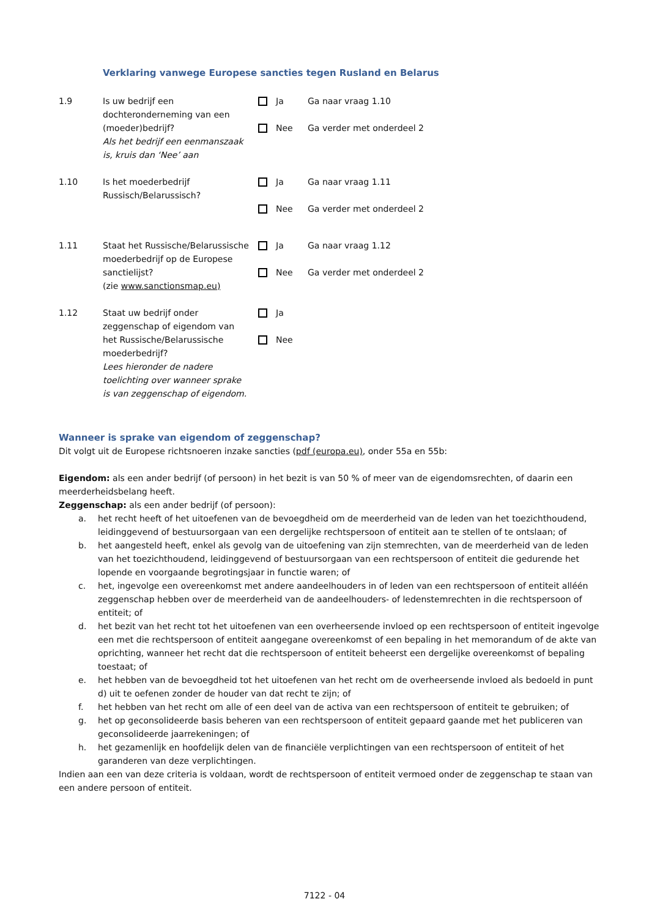Verklaring vanwege Europese sancties tegen Rusland en Belarus
1.9 Is uw bedrijf een dochteronderneming van een (moeder)bedrijf?
Als het bedrijf een eenmanszaak is, kruis dan ‘Nee’ aan
Ja Ga naar vraag 1.10
Nee Ga verder met onderdeel 2
1.10 Is het moederbedrijf Russisch/Belarussisch?
Ja Ga naar vraag 1.11
Nee Ga verder met onderdeel 2
1.11 Staat het Russische/Belarussische moederbedrijf op de Europese sanctielijst?
(zie www.sanctionsmap.eu)
Ja Ga naar vraag 1.12
Nee Ga verder met onderdeel 2
1.12 Staat uw bedrijf onder zeggenschap of eigendom van het Russische/Belarussische moederbedrijf?
Lees hieronder de nadere toelichting over wanneer sprake is van zeggenschap of eigendom.
Ja
Nee
Wanneer is sprake van eigendom of zeggenschap?
Dit volgt uit de Europese richtsnoeren inzake sancties (pdf (europa.eu), onder 55a en 55b:
Eigendom: als een ander bedrijf (of persoon) in het bezit is van 50 % of meer van de eigendomsrechten, of daarin een meerderheidsbelang heeft.
Zeggenschap: als een ander bedrijf (of persoon):
a. het recht heeft of het uitoefenen van de bevoegdheid om de meerderheid van de leden van het toezichthoudend, leidinggevend of bestuursorgaan van een dergelijke rechtspersoon of entiteit aan te stellen of te ontslaan; of
b. het aangesteld heeft, enkel als gevolg van de uitoefening van zijn stemrechten, van de meerderheid van de leden van het toezichthoudend, leidinggevend of bestuursorgaan van een rechtspersoon of entiteit die gedurende het lopende en voorgaande begrotingsjaar in functie waren; of
c. het, ingevolge een overeenkomst met andere aandeelhouders in of leden van een rechtspersoon of entiteit alléén zeggenschap hebben over de meerderheid van de aandeelhouders- of ledenstemrechten in die rechtspersoon of entiteit; of
d. het bezit van het recht tot het uitoefenen van een overheersende invloed op een rechtspersoon of entiteit ingevolge een met die rechtspersoon of entiteit aangegane overeenkomst of een bepaling in het memorandum of de akte van oprichting, wanneer het recht dat die rechtspersoon of entiteit beheerst een dergelijke overeenkomst of bepaling toestaat; of
e. het hebben van de bevoegdheid tot het uitoefenen van het recht om de overheersende invloed als bedoeld in punt d) uit te oefenen zonder de houder van dat recht te zijn; of
f. het hebben van het recht om alle of een deel van de activa van een rechtspersoon of entiteit te gebruiken; of
g. het op geconsolideerde basis beheren van een rechtspersoon of entiteit gepaard gaande met het publiceren van geconsolideerde jaarrekeningen; of
h. het gezamenlijk en hoofdelijk delen van de financiële verplichtingen van een rechtspersoon of entiteit of het garanderen van deze verplichtingen.
Indien aan een van deze criteria is voldaan, wordt de rechtspersoon of entiteit vermoed onder de zeggenschap te staan van een andere persoon of entiteit.
7122 - 04